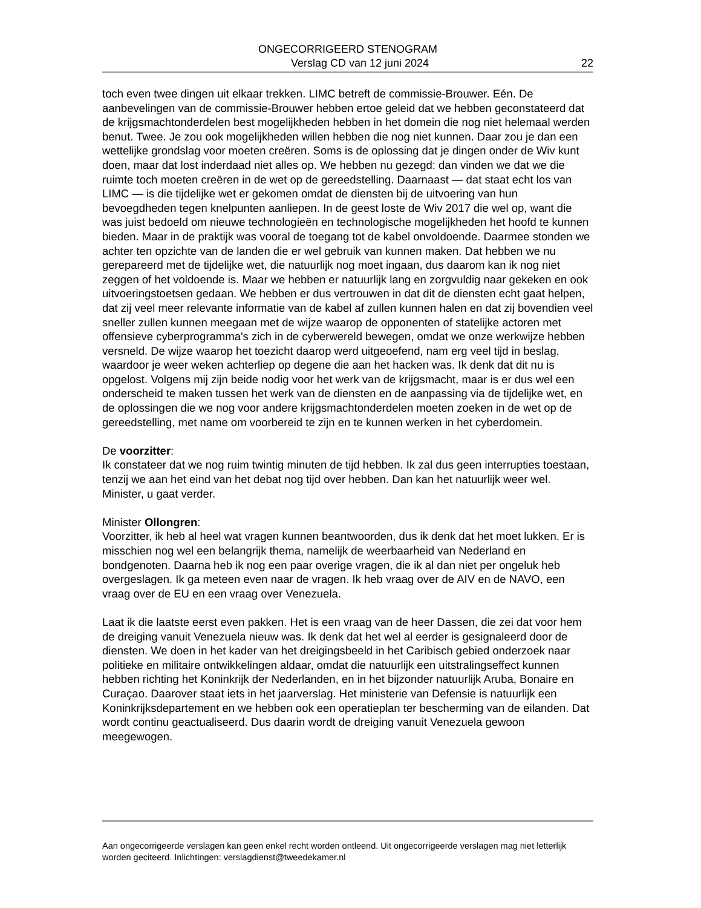ONGECORRIGEERD STENOGRAM
Verslag CD van 12 juni 2024 22
toch even twee dingen uit elkaar trekken. LIMC betreft de commissie-Brouwer. Eén. De aanbevelingen van de commissie-Brouwer hebben ertoe geleid dat we hebben geconstateerd dat de krijgsmachtonderdelen best mogelijkheden hebben in het domein die nog niet helemaal werden benut. Twee. Je zou ook mogelijkheden willen hebben die nog niet kunnen. Daar zou je dan een wettelijke grondslag voor moeten creëren. Soms is de oplossing dat je dingen onder de Wiv kunt doen, maar dat lost inderdaad niet alles op. We hebben nu gezegd: dan vinden we dat we die ruimte toch moeten creëren in de wet op de gereedstelling. Daarnaast — dat staat echt los van LIMC — is die tijdelijke wet er gekomen omdat de diensten bij de uitvoering van hun bevoegdheden tegen knelpunten aanliepen. In de geest loste de Wiv 2017 die wel op, want die was juist bedoeld om nieuwe technologieën en technologische mogelijkheden het hoofd te kunnen bieden. Maar in de praktijk was vooral de toegang tot de kabel onvoldoende. Daarmee stonden we achter ten opzichte van de landen die er wel gebruik van kunnen maken. Dat hebben we nu gerepareerd met de tijdelijke wet, die natuurlijk nog moet ingaan, dus daarom kan ik nog niet zeggen of het voldoende is. Maar we hebben er natuurlijk lang en zorgvuldig naar gekeken en ook uitvoeringstoetsen gedaan. We hebben er dus vertrouwen in dat dit de diensten echt gaat helpen, dat zij veel meer relevante informatie van de kabel af zullen kunnen halen en dat zij bovendien veel sneller zullen kunnen meegaan met de wijze waarop de opponenten of statelijke actoren met offensieve cyberprogramma's zich in de cyberwereld bewegen, omdat we onze werkwijze hebben versneld. De wijze waarop het toezicht daarop werd uitgeoefend, nam erg veel tijd in beslag, waardoor je weer weken achterliep op degene die aan het hacken was. Ik denk dat dit nu is opgelost. Volgens mij zijn beide nodig voor het werk van de krijgsmacht, maar is er dus wel een onderscheid te maken tussen het werk van de diensten en de aanpassing via de tijdelijke wet, en de oplossingen die we nog voor andere krijgsmachtonderdelen moeten zoeken in de wet op de gereedstelling, met name om voorbereid te zijn en te kunnen werken in het cyberdomein.
De voorzitter:
Ik constateer dat we nog ruim twintig minuten de tijd hebben. Ik zal dus geen interrupties toestaan, tenzij we aan het eind van het debat nog tijd over hebben. Dan kan het natuurlijk weer wel. Minister, u gaat verder.
Minister Ollongren:
Voorzitter, ik heb al heel wat vragen kunnen beantwoorden, dus ik denk dat het moet lukken. Er is misschien nog wel een belangrijk thema, namelijk de weerbaarheid van Nederland en bondgenoten. Daarna heb ik nog een paar overige vragen, die ik al dan niet per ongeluk heb overgeslagen. Ik ga meteen even naar de vragen. Ik heb vraag over de AIV en de NAVO, een vraag over de EU en een vraag over Venezuela.
Laat ik die laatste eerst even pakken. Het is een vraag van de heer Dassen, die zei dat voor hem de dreiging vanuit Venezuela nieuw was. Ik denk dat het wel al eerder is gesignaleerd door de diensten. We doen in het kader van het dreigingsbeeld in het Caribisch gebied onderzoek naar politieke en militaire ontwikkelingen aldaar, omdat die natuurlijk een uitstralingseffect kunnen hebben richting het Koninkrijk der Nederlanden, en in het bijzonder natuurlijk Aruba, Bonaire en Curaçao. Daarover staat iets in het jaarverslag. Het ministerie van Defensie is natuurlijk een Koninkrijksdepartement en we hebben ook een operatieplan ter bescherming van de eilanden. Dat wordt continu geactualiseerd. Dus daarin wordt de dreiging vanuit Venezuela gewoon meegewogen.
Aan ongecorrigeerde verslagen kan geen enkel recht worden ontleend. Uit ongecorrigeerde verslagen mag niet letterlijk worden geciteerd. Inlichtingen: verslagdienst@tweedekamer.nl